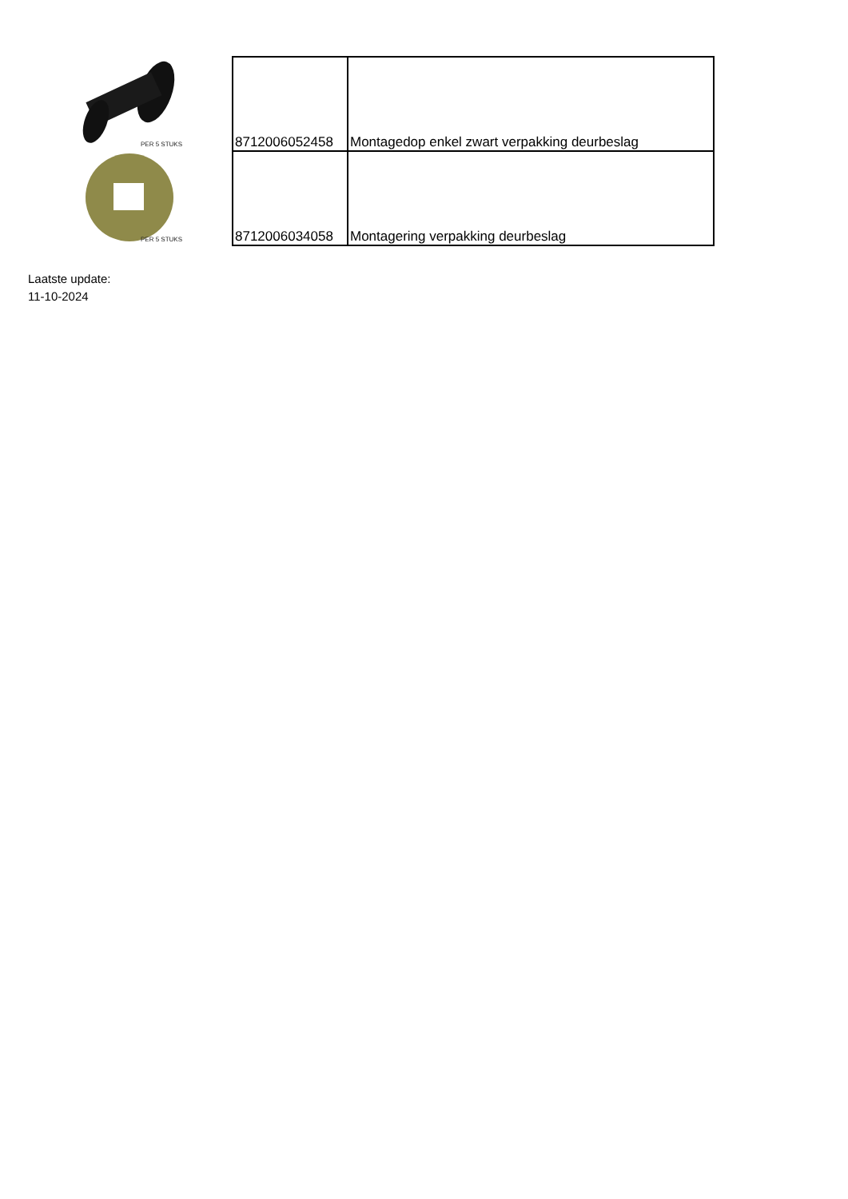PER 5 STUKS
PER 5 STUKS
| 8712006052458 | Montagedop enkel zwart verpakking deurbeslag |
| 8712006034058 | Montagering verpakking deurbeslag |
Laatste update:
11-10-2024